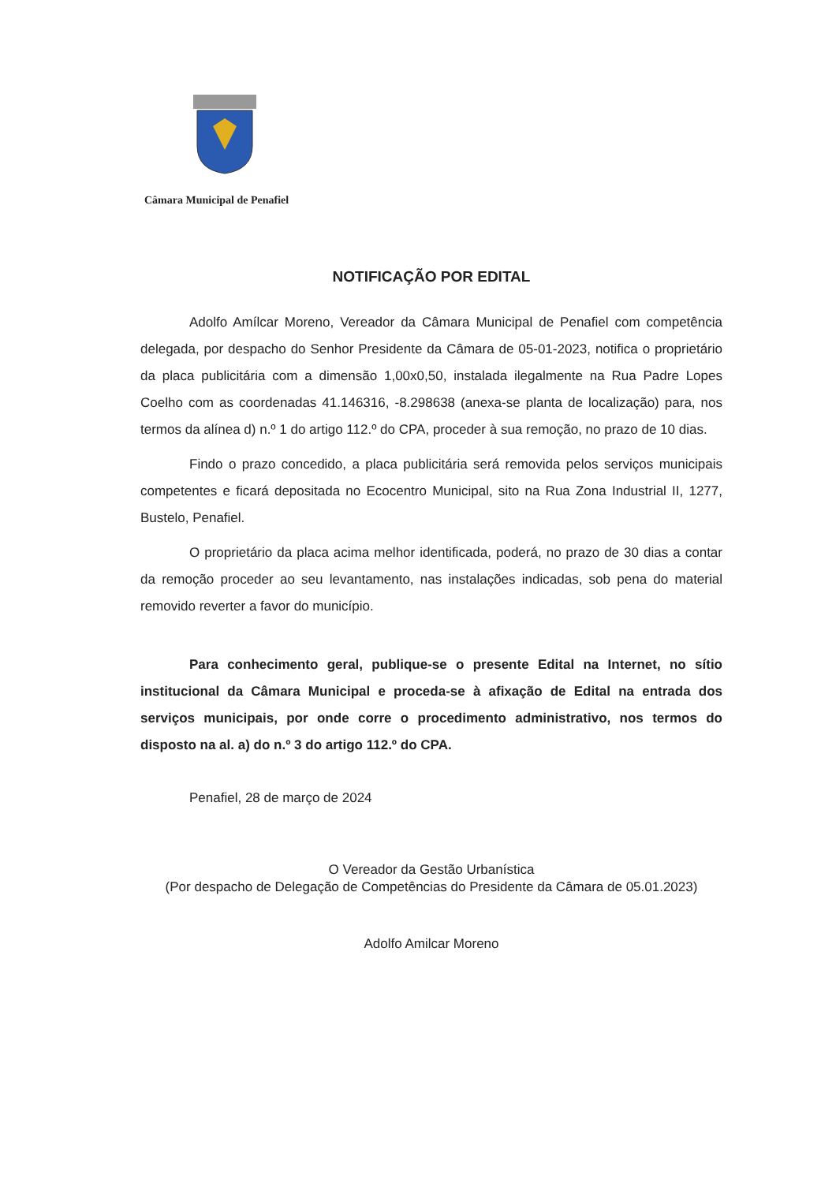Câmara Municipal de Penafiel
NOTIFICAÇÃO POR EDITAL
Adolfo Amílcar Moreno, Vereador da Câmara Municipal de Penafiel com competência delegada, por despacho do Senhor Presidente da Câmara de 05-01-2023, notifica o proprietário da placa publicitária com a dimensão 1,00x0,50, instalada ilegalmente na Rua Padre Lopes Coelho com as coordenadas 41.146316, -8.298638 (anexa-se planta de localização) para, nos termos da alínea d) n.º 1 do artigo 112.º do CPA, proceder à sua remoção, no prazo de 10 dias.
Findo o prazo concedido, a placa publicitária será removida pelos serviços municipais competentes e ficará depositada no Ecocentro Municipal, sito na Rua Zona Industrial II, 1277, Bustelo, Penafiel.
O proprietário da placa acima melhor identificada, poderá, no prazo de 30 dias a contar da remoção proceder ao seu levantamento, nas instalações indicadas, sob pena do material removido reverter a favor do município.
Para conhecimento geral, publique-se o presente Edital na Internet, no sítio institucional da Câmara Municipal e proceda-se à afixação de Edital na entrada dos serviços municipais, por onde corre o procedimento administrativo, nos termos do disposto na al. a) do n.º 3 do artigo 112.º do CPA.
Penafiel, 28 de março de 2024
O Vereador da Gestão Urbanística
(Por despacho de Delegação de Competências do Presidente da Câmara de 05.01.2023)
Adolfo Amilcar Moreno